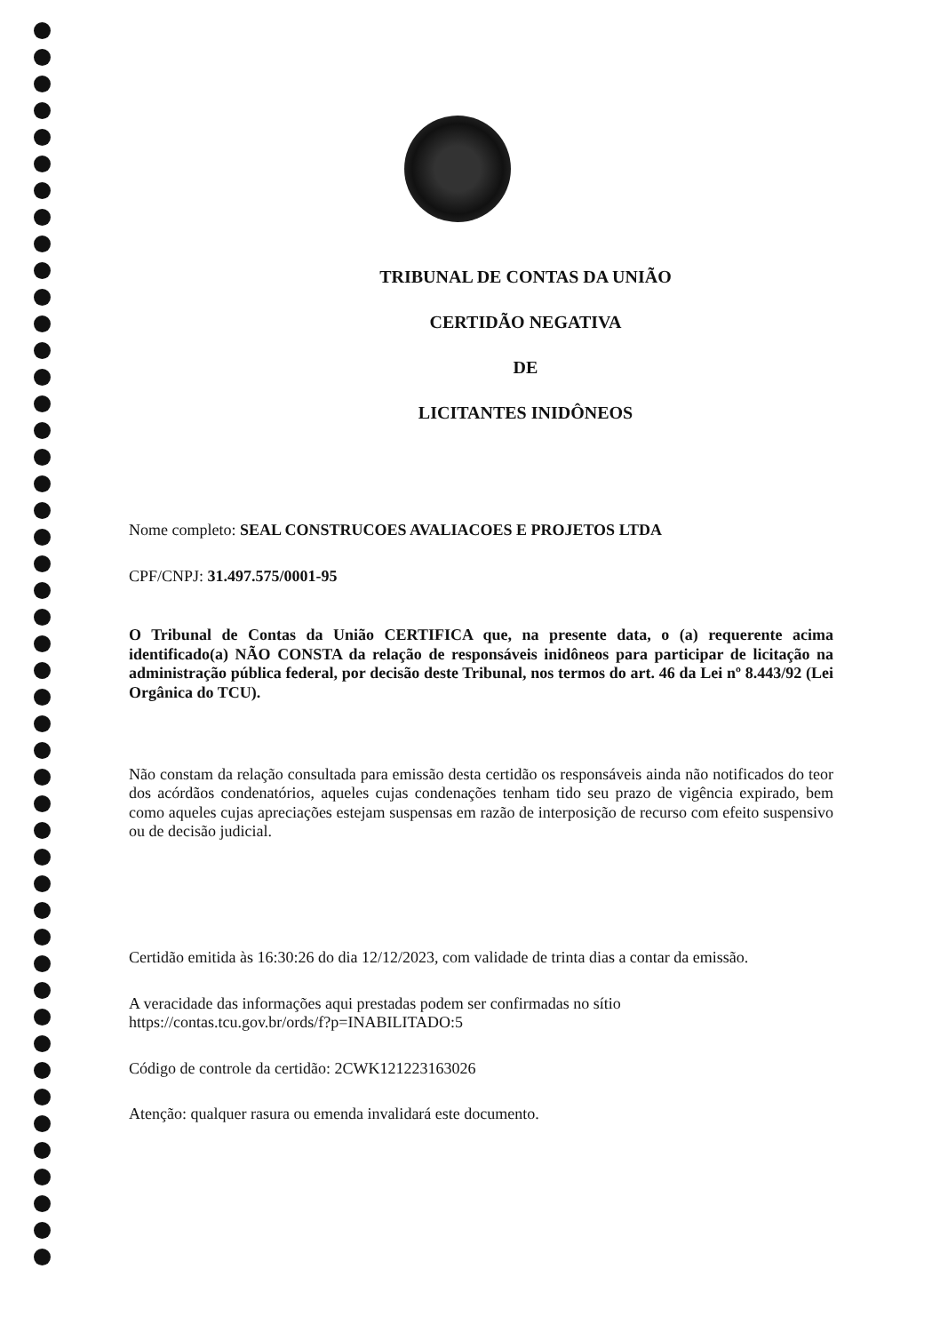TRIBUNAL DE CONTAS DA UNIÃO
CERTIDÃO NEGATIVA
DE
LICITANTES INIDÔNEOS
Nome completo: SEAL CONSTRUCOES AVALIACOES E PROJETOS LTDA
CPF/CNPJ: 31.497.575/0001-95
O Tribunal de Contas da União CERTIFICA que, na presente data, o (a) requerente acima identificado(a) NÃO CONSTA da relação de responsáveis inidôneos para participar de licitação na administração pública federal, por decisão deste Tribunal, nos termos do art. 46 da Lei nº 8.443/92 (Lei Orgânica do TCU).
Não constam da relação consultada para emissão desta certidão os responsáveis ainda não notificados do teor dos acórdãos condenatórios, aqueles cujas condenações tenham tido seu prazo de vigência expirado, bem como aqueles cujas apreciações estejam suspensas em razão de interposição de recurso com efeito suspensivo ou de decisão judicial.
Certidão emitida às 16:30:26 do dia 12/12/2023, com validade de trinta dias a contar da emissão.
A veracidade das informações aqui prestadas podem ser confirmadas no sítio
https://contas.tcu.gov.br/ords/f?p=INABILITADO:5
Código de controle da certidão: 2CWK121223163026
Atenção: qualquer rasura ou emenda invalidará este documento.